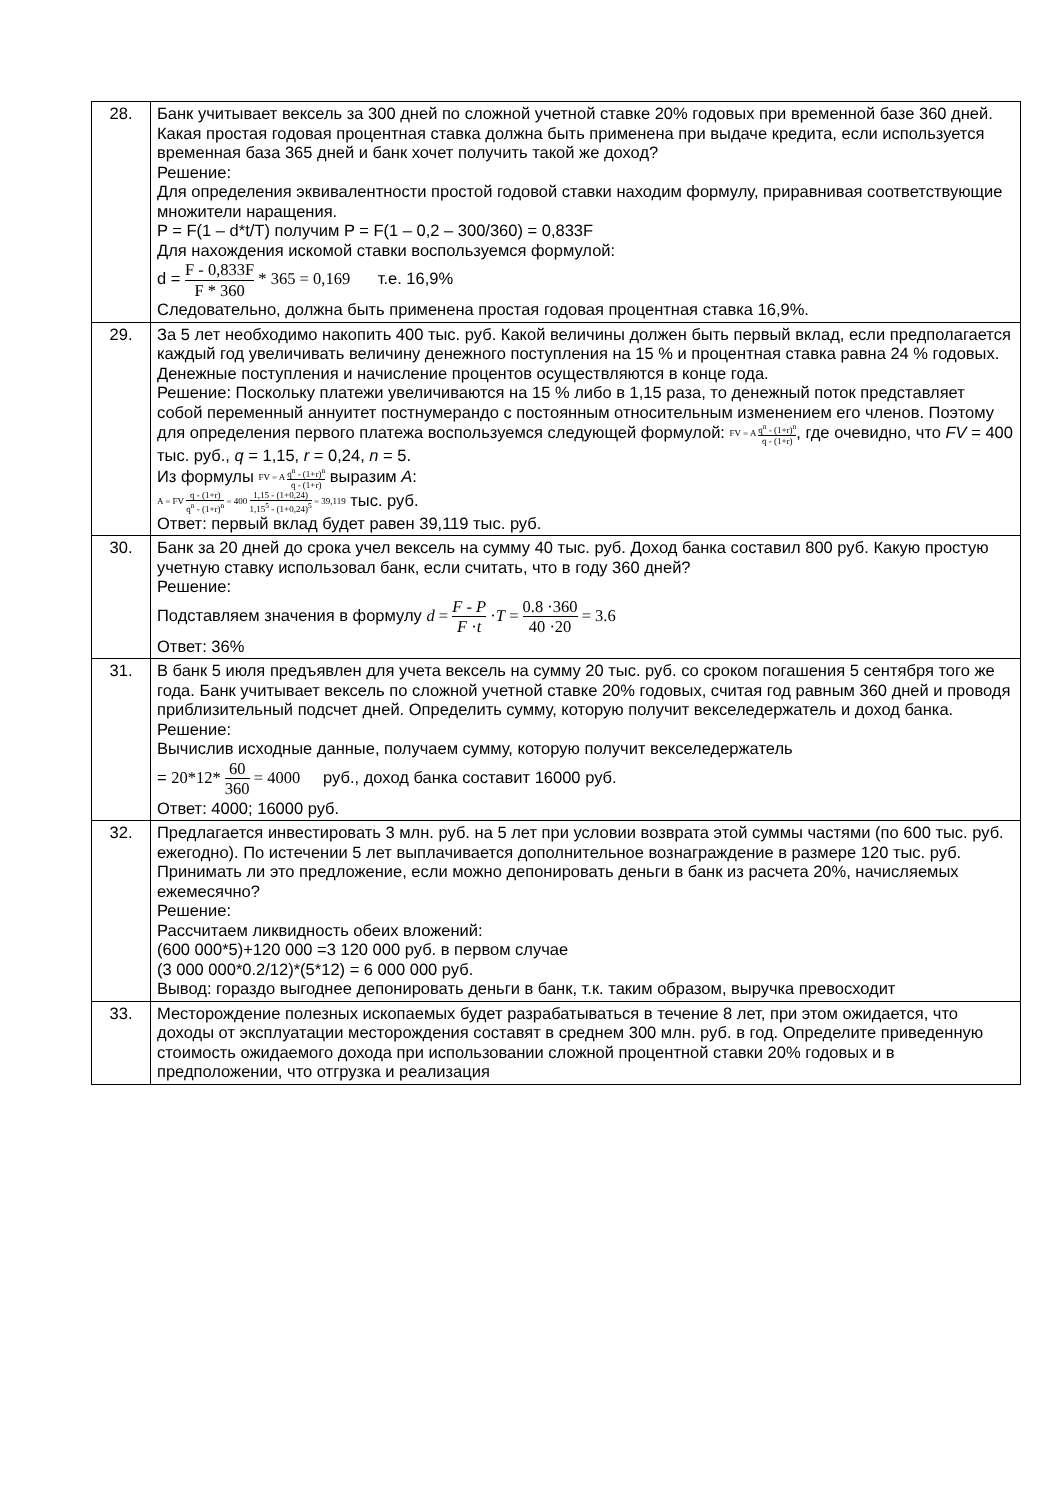| 28. | Банк учитывает вексель за 300 дней по сложной учетной ставке 20% годовых при временной базе 360 дней. Какая простая годовая процентная ставка должна быть применена при выдаче кредита, если используется временная база 365 дней и банк хочет получить такой же доход? Решение: Для определения эквивалентности простой годовой ставки находим формулу, приравнивая соответствующие множители наращения. P = F(1 – d*t/T) получим P = F(1 – 0,2 – 300/360) = 0,833F Для нахождения искомой ставки воспользуемся формулой: d = F - 0,833F F * 360 * 365 = 0,169 т.е. 16,9% Следовательно, должна быть применена простая годовая процентная ставка 16,9%. |
| 29. | За 5 лет необходимо накопить 400 тыс. руб. Какой величины должен быть первый вклад, если предполагается каждый год увеличивать величину денежного поступления на 15 % и процентная ставка равна 24 % годовых. Денежные поступления и начисление процентов осуществляются в конце года. Решение: Поскольку платежи увеличиваются на 15 % либо в 1,15 раза, то денежный поток представляет собой переменный аннуитет постнумерандо с постоянным относительным изменением его членов. Поэтому для определения первого платежа воспользуемся следующей формулой: FV = A q<sup>n</sup> - (1+r)<sup>n</sup> q - (1+r) , где очевидно, что FV = 400 тыс. руб., q = 1,15, r = 0,24, n = 5. Из формулы FV = A q<sup>n</sup> - (1+r)<sup>n</sup> q - (1+r) выразим A : A = FV q - (1+r) q<sup>n</sup> - (1+r)<sup>n</sup> = 400 1,15 - (1+0,24) 1,15<sup>5</sup> - (1+0,24)<sup>5</sup> = 39,119 тыс. руб. Ответ: первый вклад будет равен 39,119 тыс. руб. |
| 30. | Банк за 20 дней до срока учел вексель на сумму 40 тыс. руб. Доход банка составил 800 руб. Какую простую учетную ставку использовал банк, если считать, что в году 360 дней? Решение: Подставляем значения в формулу d = F - P F · t · T = 0.8 ·360 40 ·20 = 3.6 Ответ: 36% |
| 31. | В банк 5 июля предъявлен для учета вексель на сумму 20 тыс. руб. со сроком погашения 5 сентября того же года. Банк учитывает вексель по сложной учетной ставке 20% годовых, считая год равным 360 дней и проводя приблизительный подсчет дней. Определить сумму, которую получит векселедержатель и доход банка. Решение: Вычислив исходные данные, получаем сумму, которую получит векселедержатель = 20*12* 60 360 = 4000 руб., доход банка составит 16000 руб. Ответ: 4000; 16000 руб. |
| 32. | Предлагается инвестировать 3 млн. руб. на 5 лет при условии возврата этой суммы частями (по 600 тыс. руб. ежегодно). По истечении 5 лет выплачивается дополнительное вознаграждение в размере 120 тыс. руб. Принимать ли это предложение, если можно депонировать деньги в банк из расчета 20%, начисляемых ежемесячно? Решение: Рассчитаем ликвидность обеих вложений: (600 000*5)+120 000 =3 120 000 руб. в первом случае (3 000 000*0.2/12)*(5*12) = 6 000 000 руб. Вывод: гораздо выгоднее депонировать деньги в банк, т.к. таким образом, выручка превосходит |
| 33. | Месторождение полезных ископаемых будет разрабатываться в течение 8 лет, при этом ожидается, что доходы от эксплуатации месторождения составят в среднем 300 млн. руб. в год. Определите приведенную стоимость ожидаемого дохода при использовании сложной процентной ставки 20% годовых и в предположении, что отгрузка и реализация |